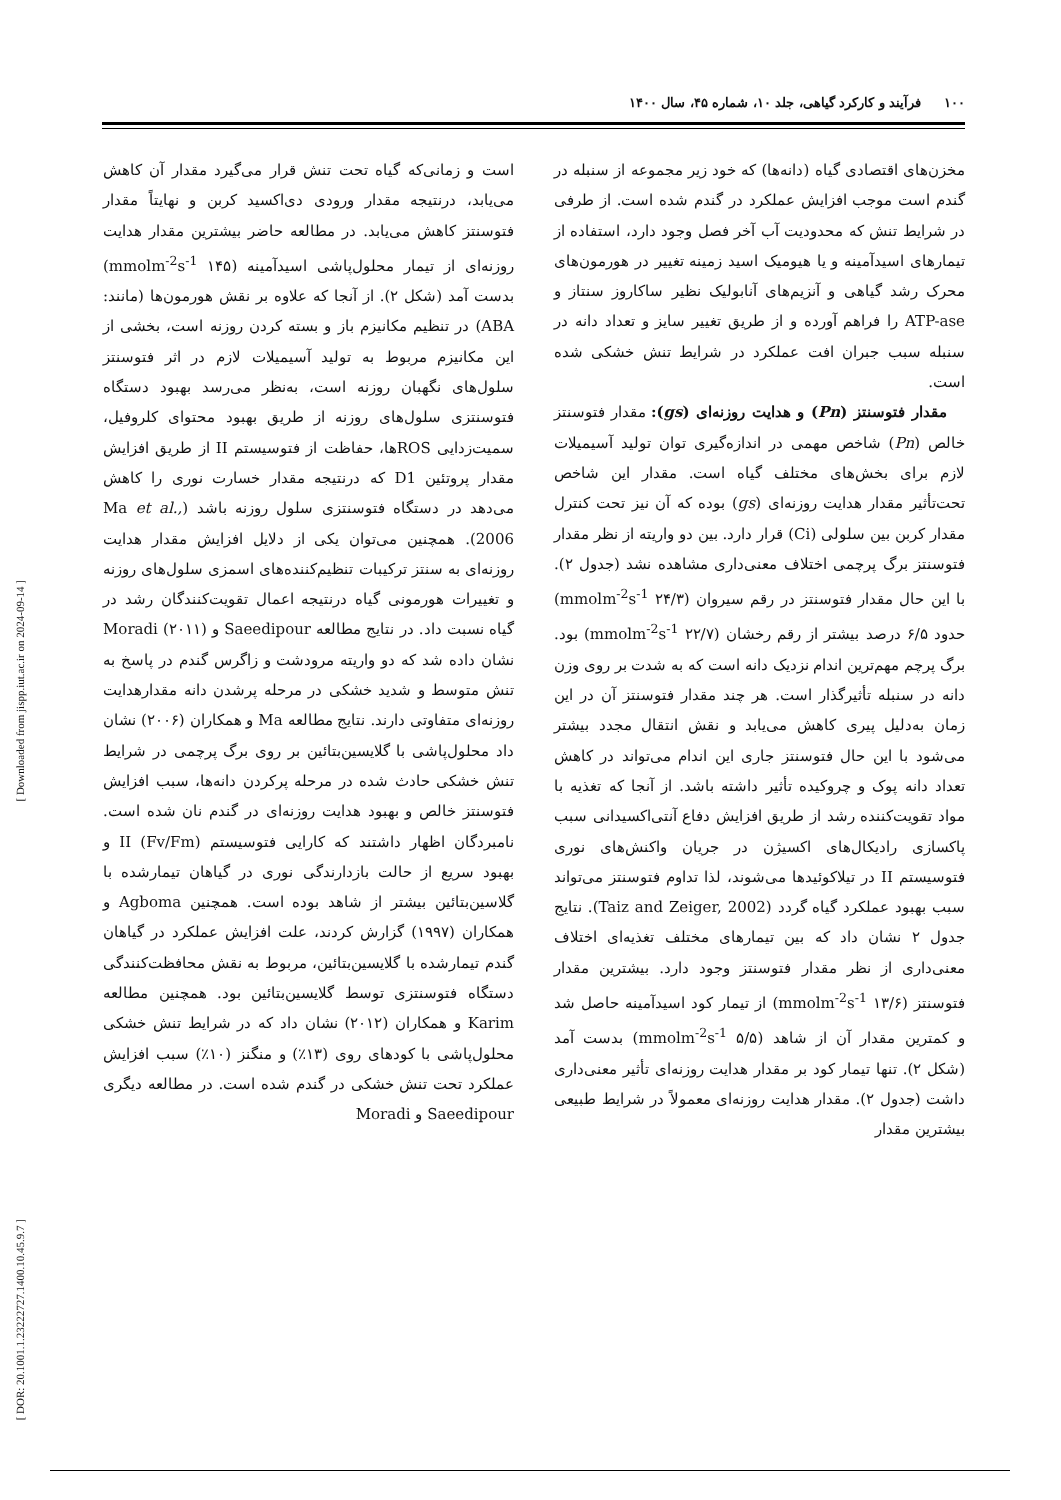۱۰۰ فرآیند و کارکرد گیاهی، جلد ۱۰، شماره ۴۵، سال ۱۴۰۰
مخزن‌های اقتصادی گیاه (دانه‌ها) که خود زیر مجموعه از سنبله در گندم است موجب افزایش عملکرد در گندم شده است. از طرفی در شرایط تنش که محدودیت آب آخر فصل وجود دارد، استفاده از تیمارهای اسیدآمینه و یا هیومیک اسید زمینه تغییر در هورمون‌های محرک رشد گیاهی و آنزیم‌های آنابولیک نظیر ساکاروز سنتاز و ATP-ase را فراهم آورده و از طریق تغییر سایز و تعداد دانه در سنبله سبب جبران افت عملکرد در شرایط تنش خشکی شده است.
مقدار فتوسنتز (Pn) و هدایت روزنه‌ای (gs): مقدار فتوسنتز خالص (Pn) شاخص مهمی در اندازه‌گیری توان تولید آسیمیلات لازم برای بخش‌های مختلف گیاه است. مقدار این شاخص تحت‌تأثیر مقدار هدایت روزنه‌ای (gs) بوده که آن نیز تحت کنترل مقدار کربن بین سلولی (Ci) قرار دارد. بین دو واریته از نظر مقدار فتوسنتز برگ پرچمی اختلاف معنی‌داری مشاهده نشد (جدول ۲). با این حال مقدار فتوسنتز در رقم سیروان (۲۴/۳ mmolm<sup>-2</sup>s<sup>-1</sup>) حدود ۶/۵ درصد بیشتر از رقم رخشان (۲۲/۷ mmolm<sup>-2</sup>s<sup>-1</sup>) بود. برگ پرچم مهم‌ترین اندام نزدیک دانه است که به شدت بر روی وزن دانه در سنبله تأثیرگذار است. هر چند مقدار فتوسنتز آن در این زمان به‌دلیل پیری کاهش می‌یابد و نقش انتقال مجدد بیشتر می‌شود با این حال فتوسنتز جاری این اندام می‌تواند در کاهش تعداد دانه پوک و چروکیده تأثیر داشته باشد. از آنجا که تغذیه با مواد تقویت‌کننده رشد از طریق افزایش دفاع آنتی‌اکسیدانی سبب پاکسازی رادیکال‌های اکسیژن در جریان واکنش‌های نوری فتوسیستم II در تیلاکوئیدها می‌شوند، لذا تداوم فتوسنتز می‌تواند سبب بهبود عملکرد گیاه گردد (Taiz and Zeiger, 2002). نتایج جدول ۲ نشان داد که بین تیمارهای مختلف تغذیه‌ای اختلاف معنی‌داری از نظر مقدار فتوسنتز وجود دارد. بیشترین مقدار فتوسنتز (۱۳/۶ mmolm<sup>-2</sup>s<sup>-1</sup>) از تیمار کود اسیدآمینه حاصل شد و کمترین مقدار آن از شاهد (۵/۵ mmolm<sup>-2</sup>s<sup>-1</sup>) بدست آمد (شکل ۲). تنها تیمار کود بر مقدار هدایت روزنه‌ای تأثیر معنی‌داری داشت (جدول ۲). مقدار هدایت روزنه‌ای معمولاً در شرایط طبیعی بیشترین مقدار
است و زمانی‌که گیاه تحت تنش قرار می‌گیرد مقدار آن کاهش می‌یابد، درنتیجه مقدار ورودی دی‌اکسید کربن و نهایتاً مقدار فتوسنتز کاهش می‌یابد. در مطالعه حاضر بیشترین مقدار هدایت روزنه‌ای از تیمار محلول‌پاشی اسیدآمینه (۱۴۵ mmolm<sup>-2</sup>s<sup>-1</sup>) بدست آمد (شکل ۲). از آنجا که علاوه بر نقش هورمون‌ها (مانند: ABA) در تنظیم مکانیزم باز و بسته کردن روزنه است، بخشی از این مکانیزم مربوط به تولید آسیمیلات لازم در اثر فتوسنتز سلول‌های نگهبان روزنه است، به‌نظر می‌رسد بهبود دستگاه فتوسنتزی سلول‌های روزنه از طریق بهبود محتوای کلروفیل، سمیت‌زدایی ROSها، حفاظت از فتوسیستم II از طریق افزایش مقدار پروتئین D1 که درنتیجه مقدار خسارت نوری را کاهش می‌دهد در دستگاه فتوسنتزی سلول روزنه باشد (Ma et al., 2006). همچنین می‌توان یکی از دلایل افزایش مقدار هدایت روزنه‌ای به سنتز ترکیبات تنظیم‌کننده‌های اسمزی سلول‌های روزنه و تغییرات هورمونی گیاه درنتیجه اعمال تقویت‌کنندگان رشد در گیاه نسبت داد. در نتایج مطالعه Saeedipour و Moradi (۲۰۱۱) نشان داده شد که دو واریته مرودشت و زاگرس گندم در پاسخ به تنش متوسط و شدید خشکی در مرحله پرشدن دانه مقدارهدایت روزنه‌ای متفاوتی دارند. نتایج مطالعه Ma و همکاران (۲۰۰۶) نشان داد محلول‌پاشی با گلایسین‌بتائین بر روی برگ پرچمی در شرایط تنش خشکی حادث شده در مرحله پرکردن دانه‌ها، سبب افزایش فتوسنتز خالص و بهبود هدایت روزنه‌ای در گندم نان شده است. نامبردگان اظهار داشتند که کارایی فتوسیستم II (Fv/Fm) و بهبود سریع از حالت بازدارندگی نوری در گیاهان تیمارشده با گلاسین‌بتائین بیشتر از شاهد بوده است. همچنین Agboma و همکاران (۱۹۹۷) گزارش کردند، علت افزایش عملکرد در گیاهان گندم تیمارشده با گلایسین‌بتائین، مربوط به نقش محافظت‌کنندگی دستگاه فتوسنتزی توسط گلایسین‌بتائین بود. همچنین مطالعه Karim و همکاران (۲۰۱۲) نشان داد که در شرایط تنش خشکی محلول‌پاشی با کودهای روی (۱۳٪) و منگنز (۱۰٪) سبب افزایش عملکرد تحت تنش خشکی در گندم شده است. در مطالعه دیگری Saeedipour و Moradi
[ Downloaded from jispp.iut.ac.ir on 2024-09-14 ]
[ DOR: 20.1001.1.23222727.1400.10.45.9.7 ]